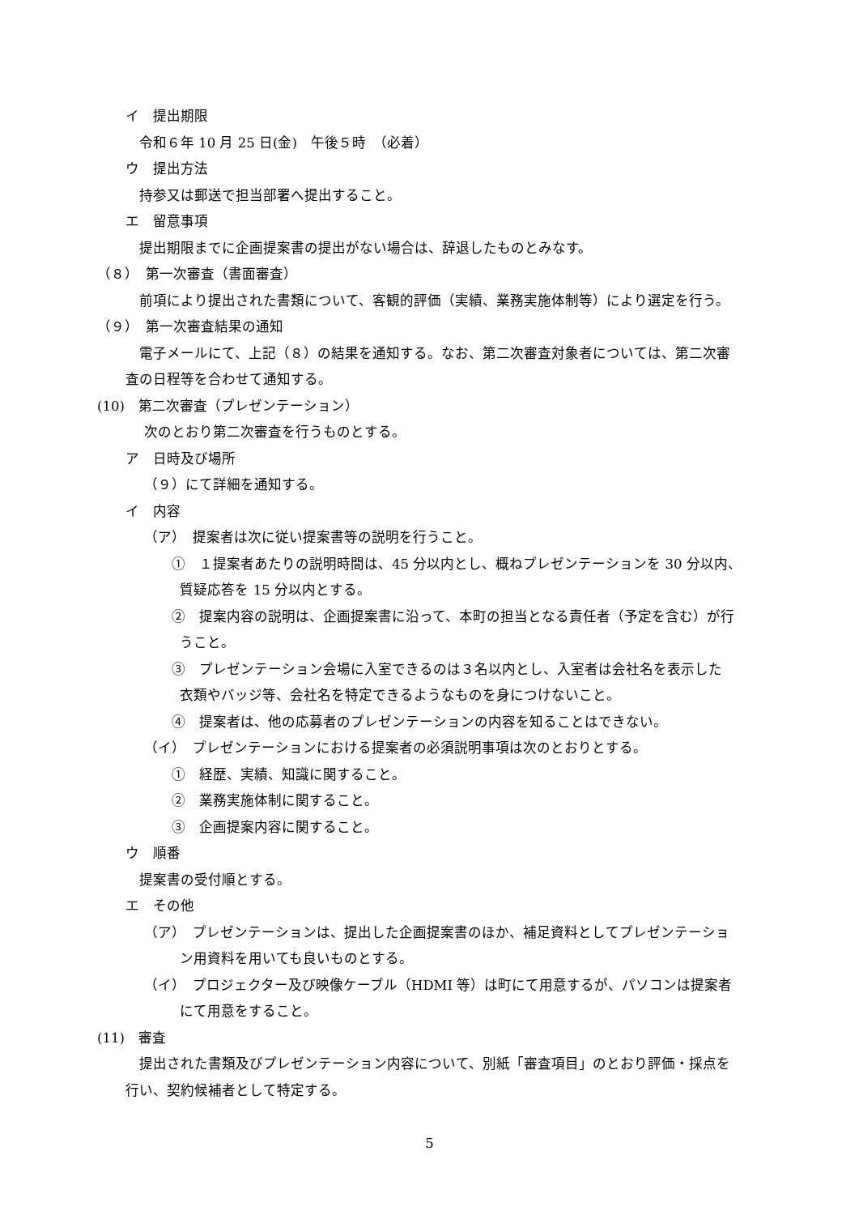イ　提出期限
令和６年 10 月 25 日(金)　午後５時　（必着）
ウ　提出方法
持参又は郵送で担当部署へ提出すること。
エ　留意事項
提出期限までに企画提案書の提出がない場合は、辞退したものとみなす。
（８）　第一次審査（書面審査）
前項により提出された書類について、客観的評価（実績、業務実施体制等）により選定を行う。
（９）　第一次審査結果の通知
電子メールにて、上記（８）の結果を通知する。なお、第二次審査対象者については、第二次審
査の日程等を合わせて通知する。
(10)　第二次審査（プレゼンテーション）
次のとおり第二次審査を行うものとする。
ア　日時及び場所
（９）にて詳細を通知する。
イ　内容
（ア）　提案者は次に従い提案書等の説明を行うこと。
①　１提案者あたりの説明時間は、45 分以内とし、概ねプレゼンテーションを 30 分以内、
質疑応答を 15 分以内とする。
②　提案内容の説明は、企画提案書に沿って、本町の担当となる責任者（予定を含む）が行
うこと。
③　プレゼンテーション会場に入室できるのは３名以内とし、入室者は会社名を表示した
衣類やバッジ等、会社名を特定できるようなものを身につけないこと。
④　提案者は、他の応募者のプレゼンテーションの内容を知ることはできない。
（イ）　プレゼンテーションにおける提案者の必須説明事項は次のとおりとする。
①　経歴、実績、知識に関すること。
②　業務実施体制に関すること。
③　企画提案内容に関すること。
ウ　順番
提案書の受付順とする。
エ　その他
（ア）　プレゼンテーションは、提出した企画提案書のほか、補足資料としてプレゼンテーショ
ン用資料を用いても良いものとする。
（イ）　プロジェクター及び映像ケーブル（HDMI 等）は町にて用意するが、パソコンは提案者
にて用意をすること。
(11)　審査
提出された書類及びプレゼンテーション内容について、別紙「審査項目」のとおり評価・採点を
行い、契約候補者として特定する。
5